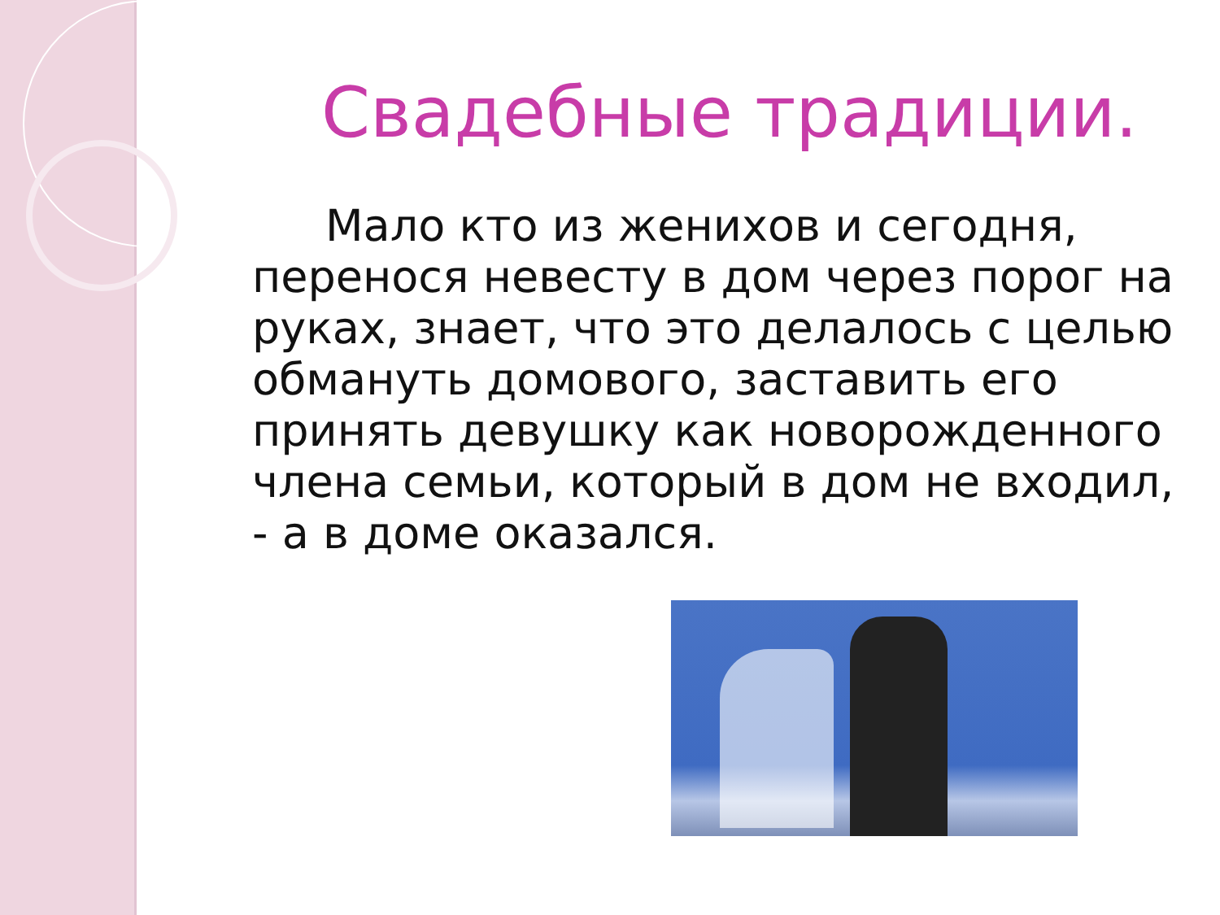Свадебные традиции.
Мало кто из женихов и сегодня, перенося невесту в дом через порог на руках, знает, что это делалось с целью обмануть домового, заставить его принять девушку как новорожденного члена семьи, который в дом не входил, - а в доме оказался.